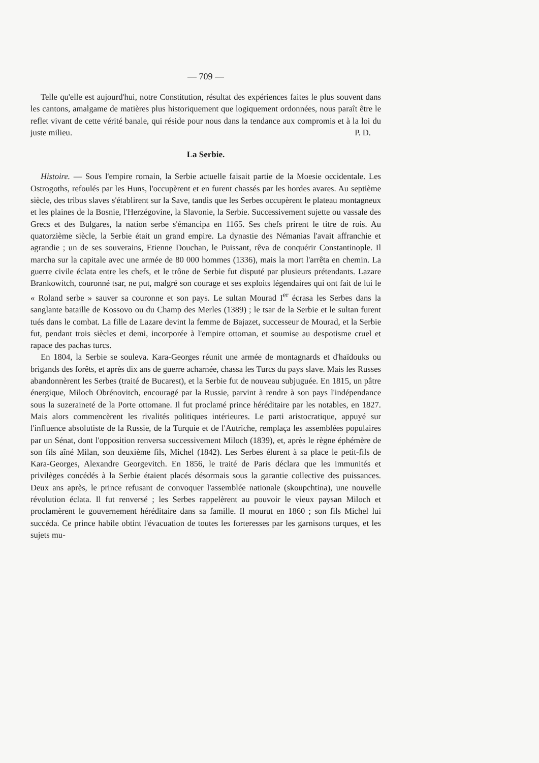— 709 —
Telle qu'elle est aujourd'hui, notre Constitution, résultat des expériences faites le plus souvent dans les cantons, amalgame de matières plus historiquement que logiquement ordonnées, nous paraît être le reflet vivant de cette vérité banale, qui réside pour nous dans la tendance aux compromis et à la loi du juste milieu. P. D.
La Serbie.
Histoire. — Sous l'empire romain, la Serbie actuelle faisait partie de la Moesie occidentale. Les Ostrogoths, refoulés par les Huns, l'occupèrent et en furent chassés par les hordes avares. Au septième siècle, des tribus slaves s'établirent sur la Save, tandis que les Serbes occupèrent le plateau montagneux et les plaines de la Bosnie, l'Herzégovine, la Slavonie, la Serbie. Successivement sujette ou vassale des Grecs et des Bulgares, la nation serbe s'émancipa en 1165. Ses chefs prirent le titre de rois. Au quatorzième siècle, la Serbie était un grand empire. La dynastie des Némanias l'avait affranchie et agrandie ; un de ses souverains, Etienne Douchan, le Puissant, rêva de conquérir Constantinople. Il marcha sur la capitale avec une armée de 80 000 hommes (1336), mais la mort l'arrêta en chemin. La guerre civile éclata entre les chefs, et le trône de Serbie fut disputé par plusieurs prétendants. Lazare Brankowitch, couronné tsar, ne put, malgré son courage et ses exploits légendaires qui ont fait de lui le « Roland serbe » sauver sa couronne et son pays. Le sultan Mourad I<sup>er</sup> écrasa les Serbes dans la sanglante bataille de Kossovo ou du Champ des Merles (1389) ; le tsar de la Serbie et le sultan furent tués dans le combat. La fille de Lazare devint la femme de Bajazet, successeur de Mourad, et la Serbie fut, pendant trois siècles et demi, incorporée à l'empire ottoman, et soumise au despotisme cruel et rapace des pachas turcs.
En 1804, la Serbie se souleva. Kara-Georges réunit une armée de montagnards et d'haïdouks ou brigands des forêts, et après dix ans de guerre acharnée, chassa les Turcs du pays slave. Mais les Russes abandonnèrent les Serbes (traité de Bucarest), et la Serbie fut de nouveau subjuguée. En 1815, un pâtre énergique, Miloch Obrénovitch, encouragé par la Russie, parvint à rendre à son pays l'indépendance sous la suzeraineté de la Porte ottomane. Il fut proclamé prince héréditaire par les notables, en 1827. Mais alors commencèrent les rivalités politiques intérieures. Le parti aristocratique, appuyé sur l'influence absolutiste de la Russie, de la Turquie et de l'Autriche, remplaça les assemblées populaires par un Sénat, dont l'opposition renversa successivement Miloch (1839), et, après le règne éphémère de son fils aîné Milan, son deuxième fils, Michel (1842). Les Serbes élurent à sa place le petit-fils de Kara-Georges, Alexandre Georgevitch. En 1856, le traité de Paris déclara que les immunités et privilèges concédés à la Serbie étaient placés désormais sous la garantie collective des puissances. Deux ans après, le prince refusant de convoquer l'assemblée nationale (skoupchtina), une nouvelle révolution éclata. Il fut renversé ; les Serbes rappelèrent au pouvoir le vieux paysan Miloch et proclamèrent le gouvernement héréditaire dans sa famille. Il mourut en 1860 ; son fils Michel lui succéda. Ce prince habile obtint l'évacuation de toutes les forteresses par les garnisons turques, et les sujets mu-